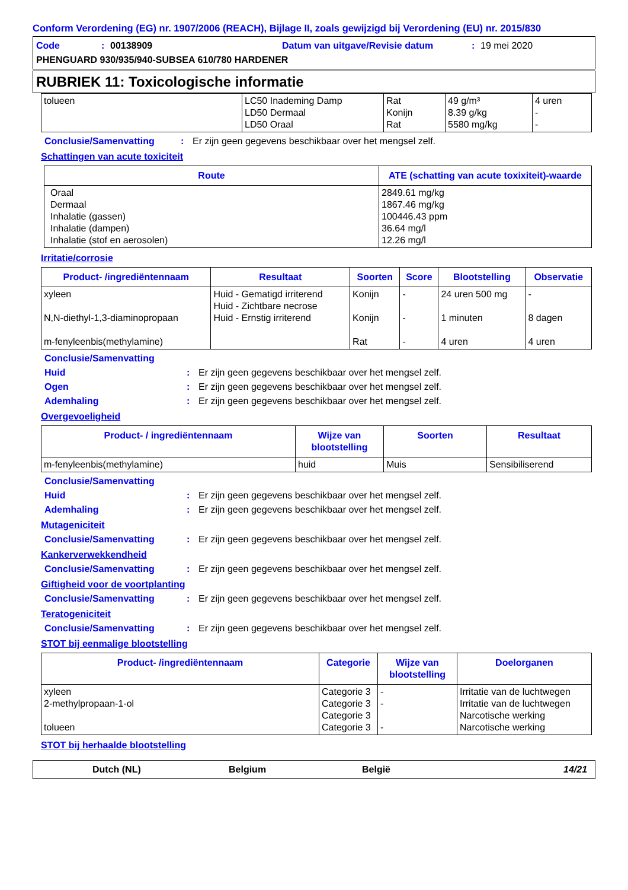Conform Verordening (EG) nr. 1907/2006 (REACH), Bijlage II, zoals gewijzigd bij Verordening (EU) nr. 2015/830
Code: 00138909 Datum van uitgave/Revisie datum: 19 mei 2020
PHENGUARD 930/935/940-SUBSEA 610/780 HARDENER
RUBRIEK 11: Toxicologische informatie
| tolueen | LC50 Inademing Damp LD50 Dermaal LD50 Oraal | Rat Konijn Rat | 49 g/m³ 8.39 g/kg 5580 mg/kg | 4 uren - - |
Conclusie/Samenvatting: Er zijn geen gegevens beschikbaar over het mengsel zelf.
Schattingen van acute toxiciteit
| Route | ATE (schatting van acute toxixiteit)-waarde |
| --- | --- |
| Oraal Dermaal Inhalatie (gassen) Inhalatie (dampen) Inhalatie (stof en aerosolen) | 2849.61 mg/kg 1867.46 mg/kg 100446.43 ppm 36.64 mg/l 12.26 mg/l |
Irritatie/corrosie
| Product- /ingrediëntennaam | Resultaat | Soorten | Score | Blootstelling | Observatie |
| --- | --- | --- | --- | --- | --- |
| xyleen N,N-diethyl-1,3-diaminopropaan m-fenyleenbis(methylamine) | Huid - Gematigd irriterend Huid - Zichtbare necrose Huid - Ernstig irriterend | Konijn Konijn Rat | - - - | 24 uren 500 mg 1 minuten 4 uren | - 8 dagen 4 uren |
Conclusie/Samenvatting
Huid: Er zijn geen gegevens beschikbaar over het mengsel zelf.
Ogen: Er zijn geen gegevens beschikbaar over het mengsel zelf.
Ademhaling: Er zijn geen gegevens beschikbaar over het mengsel zelf.
Overgevoeligheid
| Product- / ingrediëntennaam | Wijze van blootstelling | Soorten | Resultaat |
| --- | --- | --- | --- |
| m-fenyleenbis(methylamine) | huid | Muis | Sensibiliserend |
Conclusie/Samenvatting
Huid: Er zijn geen gegevens beschikbaar over het mengsel zelf.
Ademhaling: Er zijn geen gegevens beschikbaar over het mengsel zelf.
Mutageniciteit
Conclusie/Samenvatting: Er zijn geen gegevens beschikbaar over het mengsel zelf.
Kankerverwekkendheid
Conclusie/Samenvatting: Er zijn geen gegevens beschikbaar over het mengsel zelf.
Giftigheid voor de voortplanting
Conclusie/Samenvatting: Er zijn geen gegevens beschikbaar over het mengsel zelf.
Teratogeniciteit
Conclusie/Samenvatting: Er zijn geen gegevens beschikbaar over het mengsel zelf.
STOT bij eenmalige blootstelling
| Product- /ingrediëntennaam | Categorie | Wijze van blootstelling | Doelorganen |
| --- | --- | --- | --- |
| xyleen 2-methylpropaan-1-ol tolueen | Categorie 3 Categorie 3 Categorie 3 Categorie 3 | - - - | Irritatie van de luchtwegen Irritatie van de luchtwegen Narcotische werking Narcotische werking |
STOT bij herhaalde blootstelling
Dutch (NL) Belgium België 14/21